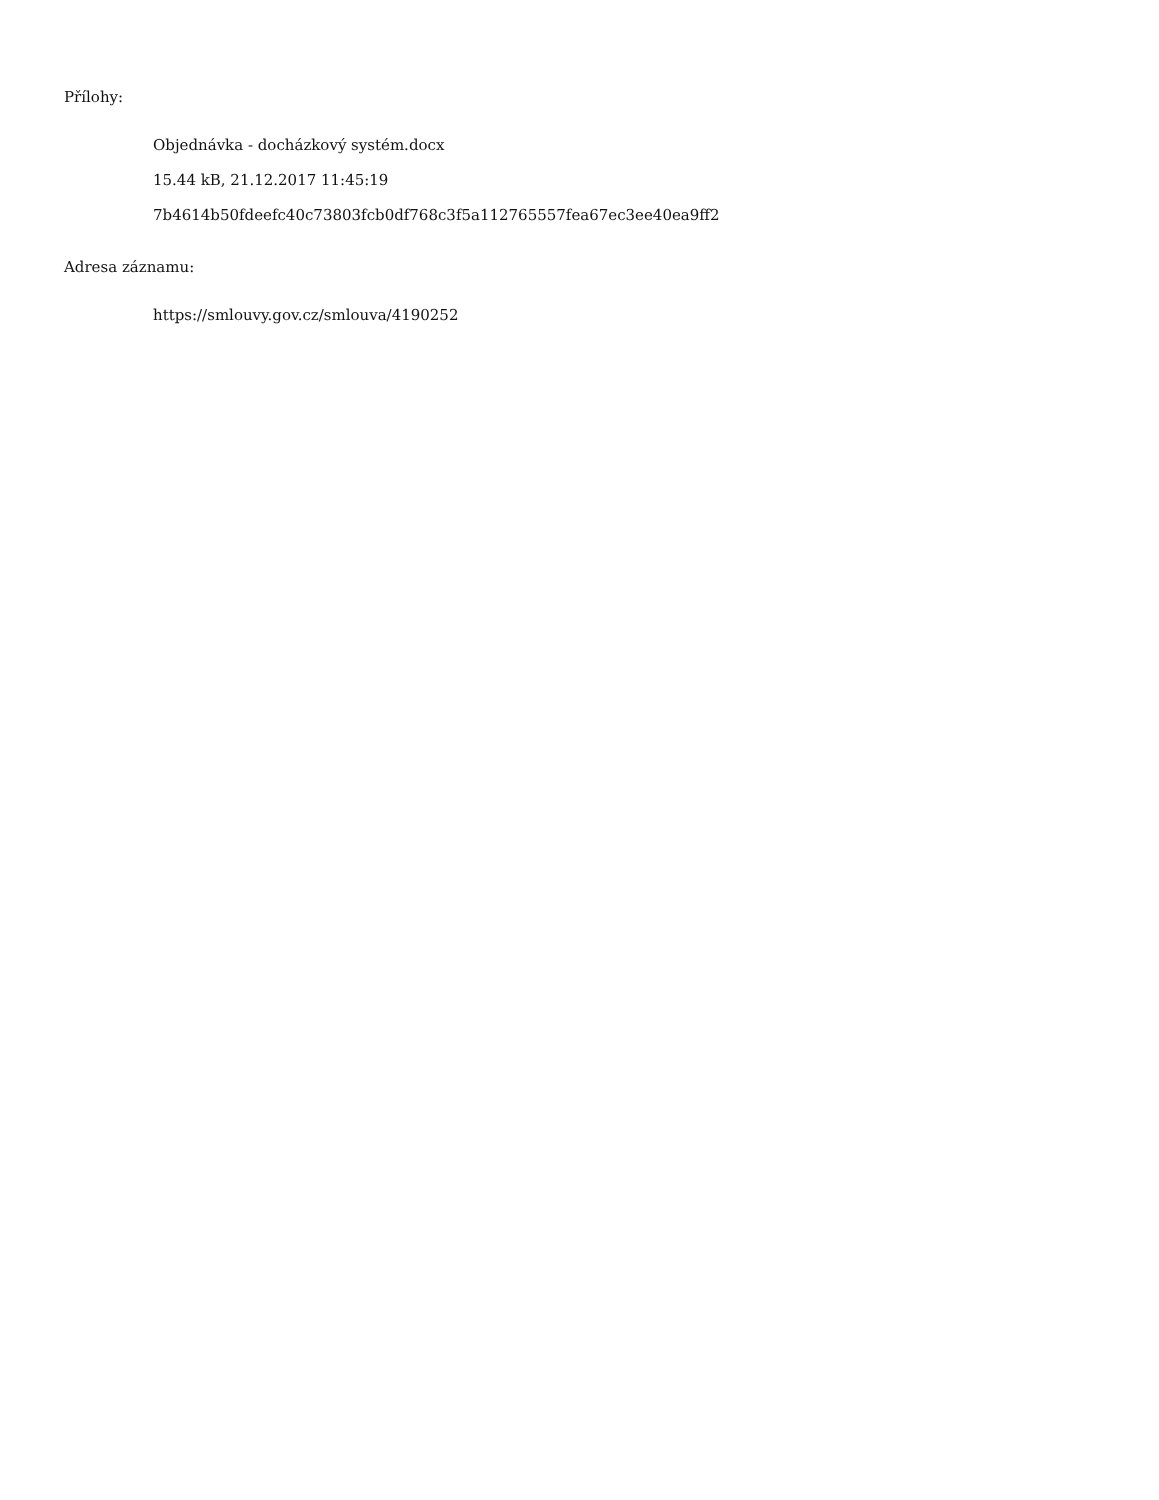Přílohy:
Objednávka - docházkový systém.docx
15.44 kB, 21.12.2017 11:45:19
7b4614b50fdeefc40c73803fcb0df768c3f5a112765557fea67ec3ee40ea9ff2
Adresa záznamu:
https://smlouvy.gov.cz/smlouva/4190252